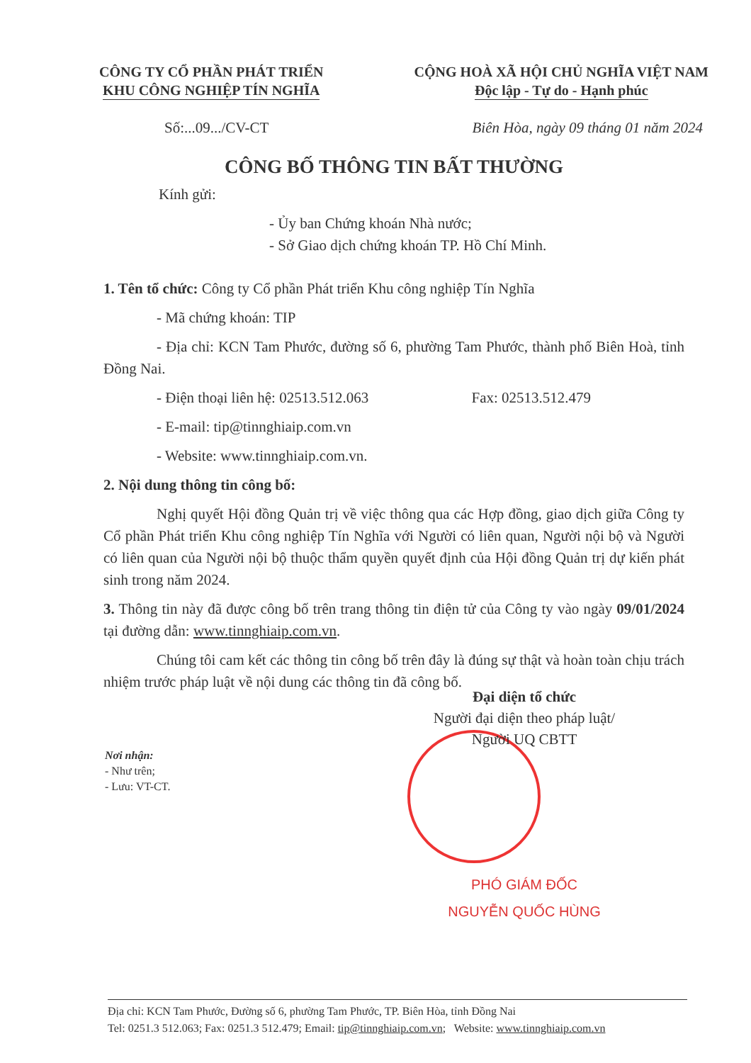CÔNG TY CỔ PHẦN PHÁT TRIỂN
KHU CÔNG NGHIỆP TÍN NGHĨA
CỘNG HOÀ XÃ HỘI CHỦ NGHĨA VIỆT NAM
Độc lập - Tự do - Hạnh phúc
Số:...09.../CV-CT
Biên Hòa, ngày 09 tháng 01 năm 2024
CÔNG BỐ THÔNG TIN BẤT THƯỜNG
Kính gửi:
- Ủy ban Chứng khoán Nhà nước;
- Sở Giao dịch chứng khoán TP. Hồ Chí Minh.
1. Tên tổ chức: Công ty Cổ phần Phát triển Khu công nghiệp Tín Nghĩa
- Mã chứng khoán: TIP
- Địa chỉ: KCN Tam Phước, đường số 6, phường Tam Phước, thành phố Biên Hoà, tỉnh Đồng Nai.
- Điện thoại liên hệ: 02513.512.063 Fax: 02513.512.479
- E-mail: tip@tinnghiaip.com.vn
- Website: www.tinnghiaip.com.vn.
2. Nội dung thông tin công bố:
Nghị quyết Hội đồng Quản trị về việc thông qua các Hợp đồng, giao dịch giữa Công ty Cổ phần Phát triển Khu công nghiệp Tín Nghĩa với Người có liên quan, Người nội bộ và Người có liên quan của Người nội bộ thuộc thẩm quyền quyết định của Hội đồng Quản trị dự kiến phát sinh trong năm 2024.
3. Thông tin này đã được công bố trên trang thông tin điện tử của Công ty vào ngày 09/01/2024 tại đường dẫn: www.tinnghiaip.com.vn.
Chúng tôi cam kết các thông tin công bố trên đây là đúng sự thật và hoàn toàn chịu trách nhiệm trước pháp luật về nội dung các thông tin đã công bố.
Đại diện tổ chức
Người đại diện theo pháp luật/
Người UQ CBTT
PHÓ GIÁM ĐỐC
NGUYỄN QUỐC HÙNG
Nơi nhận:
- Như trên;
- Lưu: VT-CT.
Địa chỉ: KCN Tam Phước, Đường số 6, phường Tam Phước, TP. Biên Hòa, tỉnh Đồng Nai
Tel: 0251.3 512.063; Fax: 0251.3 512.479; Email: tip@tinnghiaip.com.vn; Website: www.tinnghiaip.com.vn